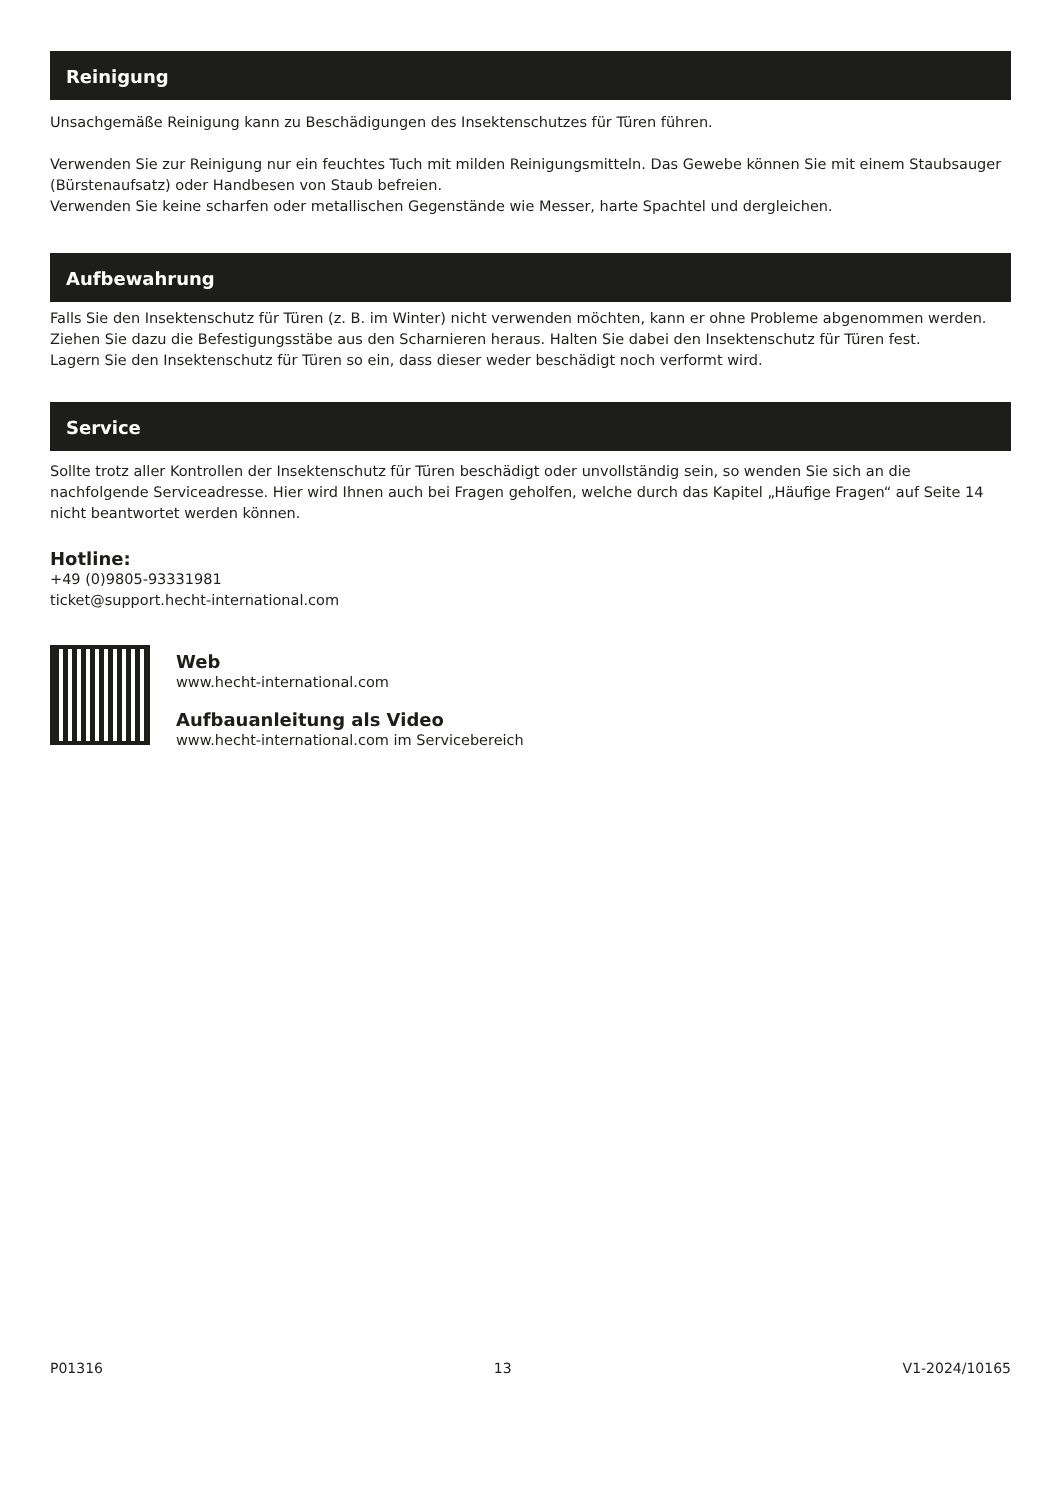Reinigung
Unsachgemäße Reinigung kann zu Beschädigungen des Insektenschutzes für Türen führen.
Verwenden Sie zur Reinigung nur ein feuchtes Tuch mit milden Reinigungsmitteln. Das Gewebe können Sie mit einem Staubsauger (Bürstenaufsatz) oder Handbesen von Staub befreien.
Verwenden Sie keine scharfen oder metallischen Gegenstände wie Messer, harte Spachtel und dergleichen.
Aufbewahrung
Falls Sie den Insektenschutz für Türen (z. B. im Winter) nicht verwenden möchten, kann er ohne Probleme abgenommen werden. Ziehen Sie dazu die Befestigungsstäbe aus den Scharnieren heraus. Halten Sie dabei den Insektenschutz für Türen fest.
Lagern Sie den Insektenschutz für Türen so ein, dass dieser weder beschädigt noch verformt wird.
Service
Sollte trotz aller Kontrollen der Insektenschutz für Türen beschädigt oder unvollständig sein, so wenden Sie sich an die nachfolgende Serviceadresse. Hier wird Ihnen auch bei Fragen geholfen, welche durch das Kapitel „Häufige Fragen“ auf Seite 14 nicht beantwortet werden können.
Hotline:
+49 (0)9805-93331981
ticket@support.hecht-international.com
Web
www.hecht-international.com
Aufbauanleitung als Video
www.hecht-international.com im Servicebereich
P01316 13 V1-2024/10165